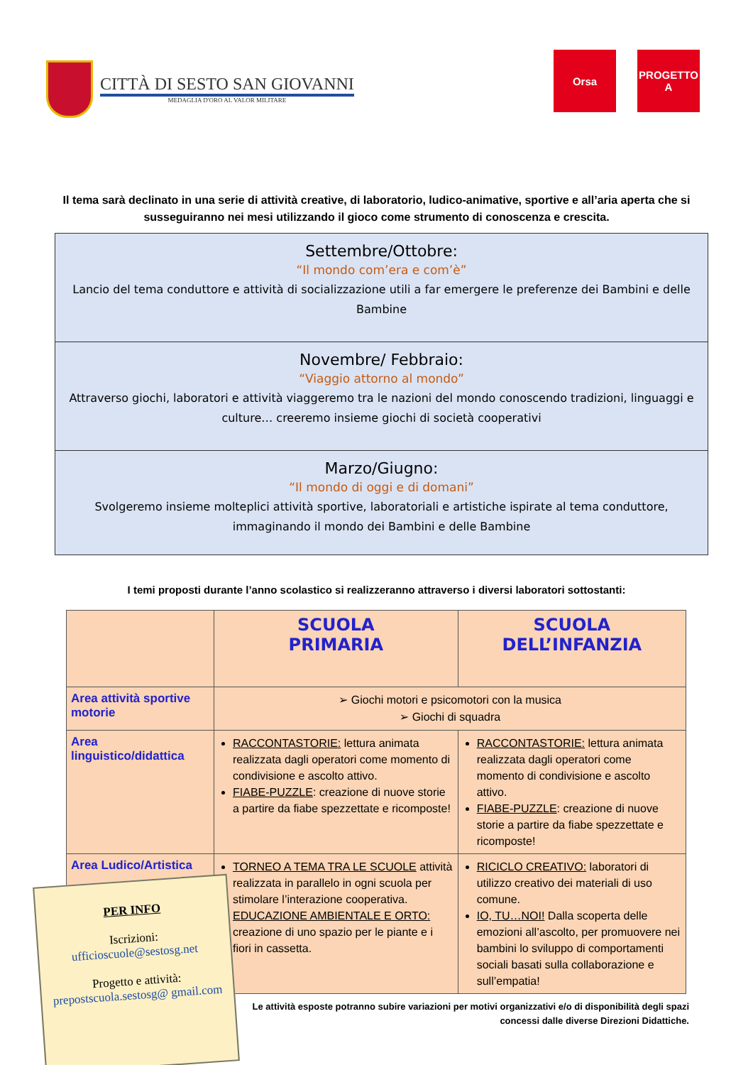CITTÀ DI SESTO SAN GIOVANNI
MEDAGLIA D'ORO AL VALOR MILITARE
Orsa PROGETTO A
Il tema sarà declinato in una serie di attività creative, di laboratorio, ludico-animative, sportive e all’aria aperta che si susseguiranno nei mesi utilizzando il gioco come strumento di conoscenza e crescita.
Settembre/Ottobre:
“Il mondo com’era e com’è”
Lancio del tema conduttore e attività di socializzazione utili a far emergere le preferenze dei Bambini e delle Bambine
Novembre/ Febbraio:
“Viaggio attorno al mondo”
Attraverso giochi, laboratori e attività viaggeremo tra le nazioni del mondo conoscendo tradizioni, linguaggi e culture… creeremo insieme giochi di società cooperativi
Marzo/Giugno:
“Il mondo di oggi e di domani”
Svolgeremo insieme molteplici attività sportive, laboratoriali e artistiche ispirate al tema conduttore, immaginando il mondo dei Bambini e delle Bambine
I temi proposti durante l’anno scolastico si realizzeranno attraverso i diversi laboratori sottostanti:
| | SCUOLA PRIMARIA | SCUOLA DELL’INFANZIA |
| --- | --- | --- |
| Area attività sportive motorie | ➢ Giochi motori e psicomotori con la musica ➢ Giochi di squadra | |
| Area linguistico/didattica | RACCONTASTORIE: lettura animata realizzata dagli operatori come momento di condivisione e ascolto attivo. FIABE-PUZZLE : creazione di nuove storie a partire da fiabe spezzettate e ricomposte! | RACCONTASTORIE: lettura animata realizzata dagli operatori come momento di condivisione e ascolto attivo. FIABE-PUZZLE : creazione di nuove storie a partire da fiabe spezzettate e ricomposte! |
| Area Ludico/Artistica | TORNEO A TEMA TRA LE SCUOLE attività realizzata in parallelo in ogni scuola per stimolare l’interazione cooperativa. EDUCAZIONE AMBIENTALE E ORTO: creazione di uno spazio per le piante e i fiori in cassetta. | RICICLO CREATIVO: laboratori di utilizzo creativo dei materiali di uso comune. IO, TU…NOI! Dalla scoperta delle emozioni all’ascolto, per promuovere nei bambini lo sviluppo di comportamenti sociali basati sulla collaborazione e sull’empatia! |
Le attività esposte potranno subire variazioni per motivi organizzativi e/o di disponibilità degli spazi concessi dalle diverse Direzioni Didattiche.
PER INFO
Iscrizioni:
ufficioscuole@sestosg.net
Progetto e attività:
prepostscuola.sestosg@ gmail.com